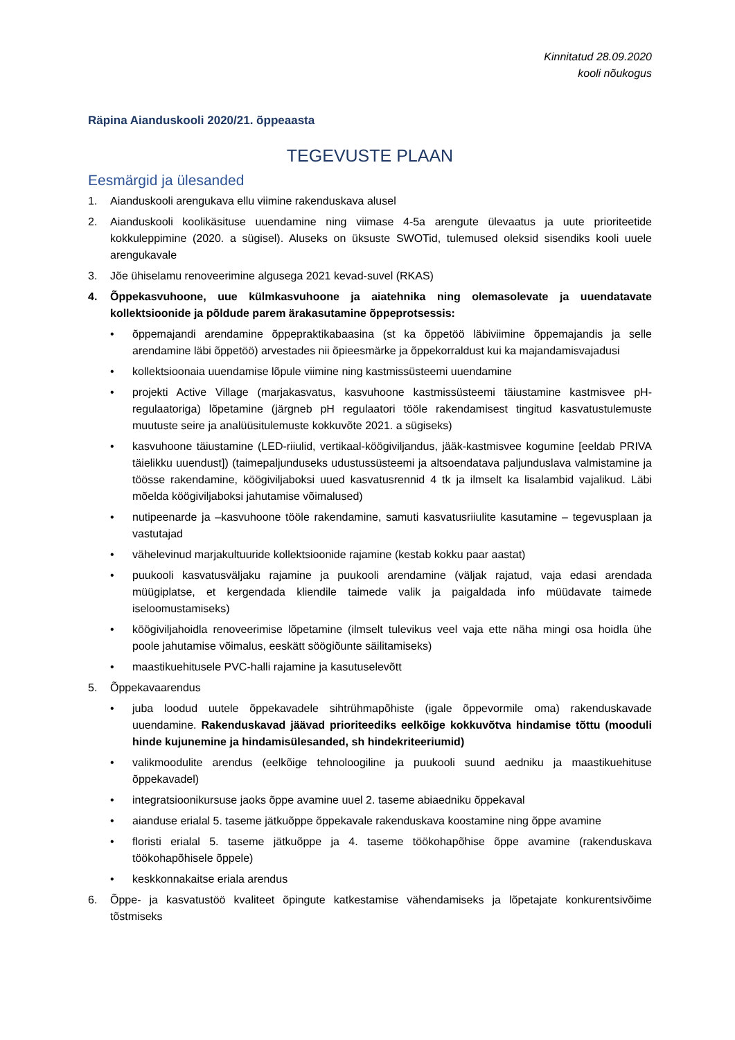Kinnitatud 28.09.2020
kooli nõukogus
Räpina Aianduskooli 2020/21. õppeaasta
TEGEVUSTE PLAAN
Eesmärgid ja ülesanded
1. Aianduskooli arengukava ellu viimine rakenduskava alusel
2. Aianduskooli koolikäsituse uuendamine ning viimase 4-5a arengute ülevaatus ja uute prioriteetide kokkuleppimine (2020. a sügisel). Aluseks on üksuste SWOTid, tulemused oleksid sisendiks kooli uuele arengukavale
3. Jõe ühiselamu renoveerimine algusega 2021 kevad-suvel (RKAS)
4. Õppekasvuhoone, uue külmkasvuhoone ja aiatehnika ning olemasolevate ja uuendatavate kollektsioonide ja põldude parem ärakasutamine õppeprotsessis:
• õppemajandi arendamine õppepraktikabaasina (st ka õppetöö läbiviimine õppemajandis ja selle arendamine läbi õppetöö) arvestades nii õpieesmärke ja õppekorraldust kui ka majandamisvajadusi
• kollektsioonaia uuendamise lõpule viimine ning kastmissüsteemi uuendamine
• projekti Active Village (marjakasvatus, kasvuhoone kastmissüsteemi täiustamine kastmisvee pH-regulaatoriga) lõpetamine (järgneb pH regulaatori tööle rakendamisest tingitud kasvatustulemuste muutuste seire ja analüüsitulemuste kokkuvõte 2021. a sügiseks)
• kasvuhoone täiustamine (LED-riiulid, vertikaal-köögiviljandus, jääk-kastmisvee kogumine [eeldab PRIVA täielikku uuendust]) (taimepaljunduseks udustussüsteemi ja altsoendatava paljunduslava valmistamine ja töösse rakendamine, köögiviljaboksi uued kasvatusrennid 4 tk ja ilmselt ka lisalambid vajalikud. Läbi mõelda köögiviljaboksi jahutamise võimalused)
• nutipeenarde ja –kasvuhoone tööle rakendamine, samuti kasvatusriiulite kasutamine – tegevusplaan ja vastutajad
• vähelevinud marjakultuuride kollektsioonide rajamine (kestab kokku paar aastat)
• puukooli kasvatusväljaku rajamine ja puukooli arendamine (väljak rajatud, vaja edasi arendada müügiplatse, et kergendada kliendile taimede valik ja paigaldada info müüdavate taimede iseloomustamiseks)
• köögiviljahoidla renoveerimise lõpetamine (ilmselt tulevikus veel vaja ette näha mingi osa hoidla ühe poole jahutamise võimalus, eeskätt söögiõunte säilitamiseks)
• maastikuehitusele PVC-halli rajamine ja kasutuselevõtt
5. Õppekavaarendus
• juba loodud uutele õppekavadele sihtrühmapõhiste (igale õppevormile oma) rakenduskavade uuendamine. Rakenduskavad jäävad prioriteediks eelkõige kokkuvõtva hindamise tõttu (mooduli hinde kujunemine ja hindamisülesanded, sh hindekriteeriumid)
• valikmoodulite arendus (eelkõige tehnoloogiline ja puukooli suund aedniku ja maastikuehituse õppekavadel)
• integratsioonikursuse jaoks õppe avamine uuel 2. taseme abiaedniku õppekaval
• aianduse erialal 5. taseme jätkuõppe õppekavale rakenduskava koostamine ning õppe avamine
• floristi erialal 5. taseme jätkuõppe ja 4. taseme töökohapõhise õppe avamine (rakenduskava töökohapõhisele õppele)
• keskkonnakaitse eriala arendus
6. Õppe- ja kasvatustöö kvaliteet õpingute katkestamise vähendamiseks ja lõpetajate konkurentsivõime tõstmiseks